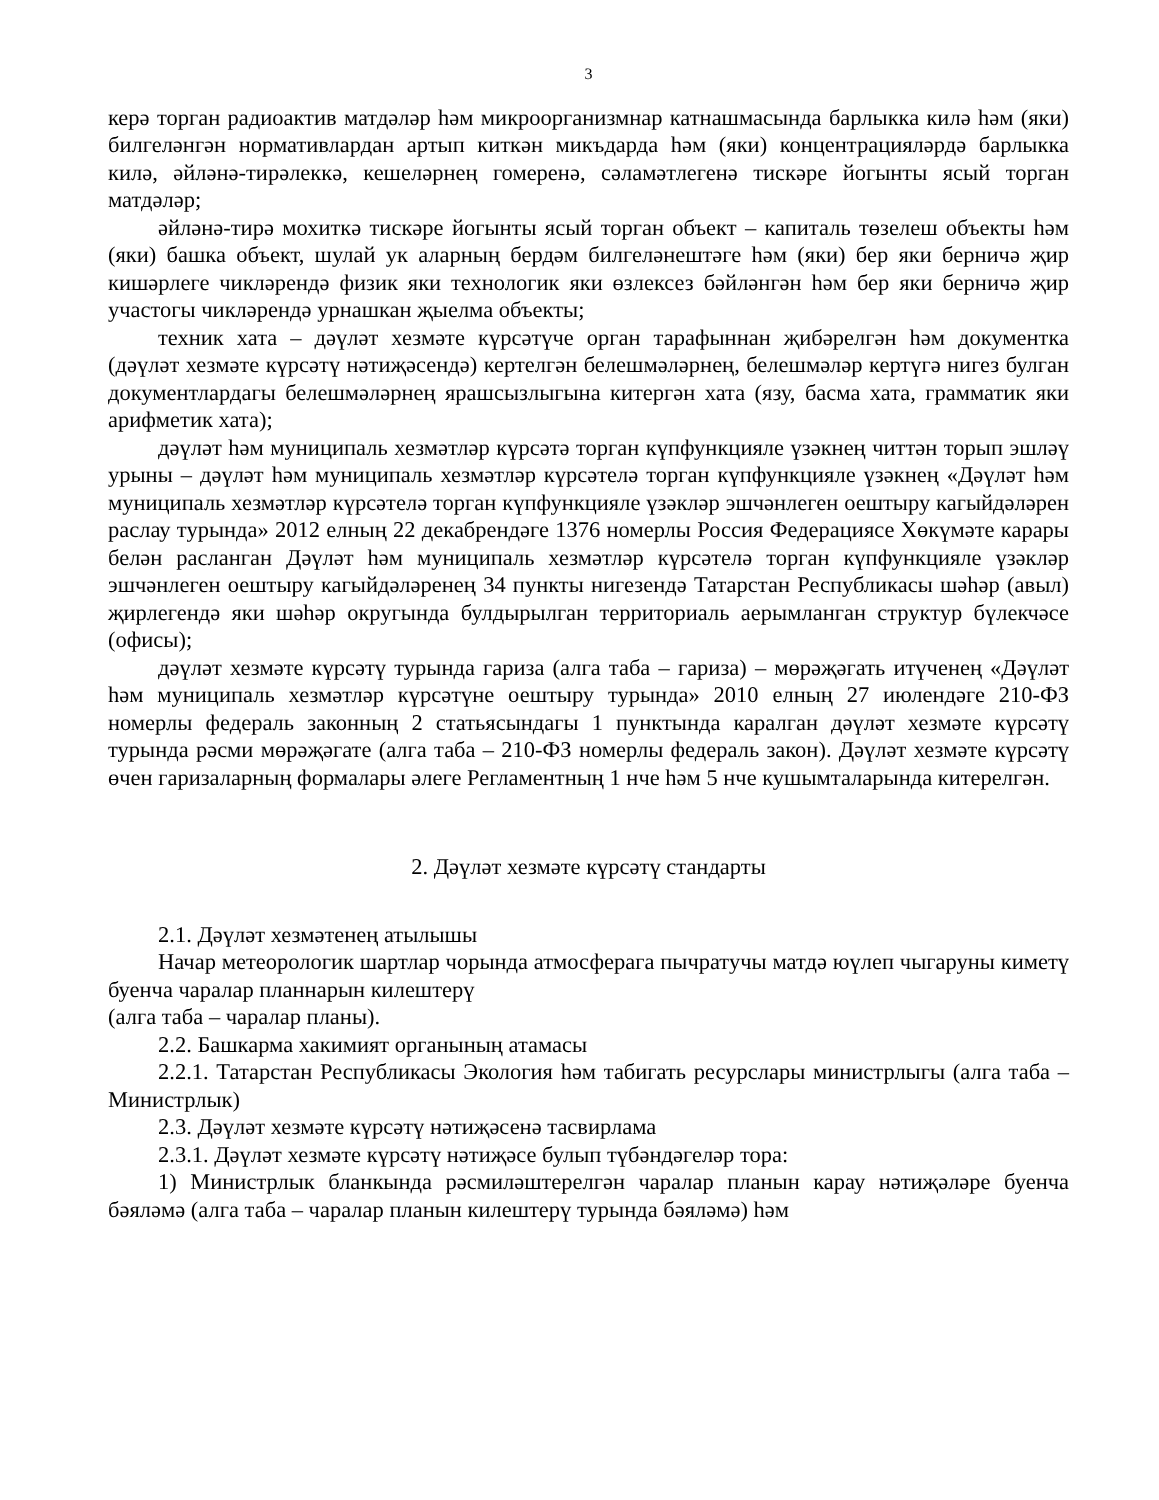3
керә торган радиоактив матдәләр һәм микроорганизмнар катнашмасында барлыкка килә һәм (яки) билгеләнгән нормативлардан артып киткән микъдарда һәм (яки) концентрацияләрдә барлыкка килә, әйләнә-тирәлеккә, кешеләрнең гомеренә, сәламәтлегенә тискәре йогынты ясый торган матдәләр;
әйләнә-тирә мохиткә тискәре йогынты ясый торган объект – капиталь төзелеш объекты һәм (яки) башка объект, шулай ук аларның бердәм билгеләнештәге һәм (яки) бер яки берничә җир кишәрлеге чикләрендә физик яки технологик яки өзлексез бәйләнгән һәм бер яки берничә җир участогы чикләрендә урнашкан җыелма объекты;
техник хата – дәүләт хезмәте күрсәтүче орган тарафыннан җибәрелгән һәм документка (дәүләт хезмәте күрсәтү нәтиҗәсендә) кертелгән белешмәләрнең, белешмәләр кертүгә нигез булган документлардагы белешмәләрнең ярашсызлыгына китергән хата (язу, басма хата, грамматик яки арифметик хата);
дәүләт һәм муниципаль хезмәтләр күрсәтә торган күпфункцияле үзәкнең читтән торып эшләү урыны – дәүләт һәм муниципаль хезмәтләр күрсәтелә торган күпфункцияле үзәкнең «Дәүләт һәм муниципаль хезмәтләр күрсәтелә торган күпфункцияле үзәкләр эшчәнлеген оештыру кагыйдәләрен раслау турында» 2012 елның 22 декабрендәге 1376 номерлы Россия Федерациясе Хөкүмәте карары белән расланган Дәүләт һәм муниципаль хезмәтләр күрсәтелә торган күпфункцияле үзәкләр эшчәнлеген оештыру кагыйдәләренең 34 пункты нигезендә Татарстан Республикасы шәһәр (авыл) җирлегендә яки шәһәр округында булдырылган территориаль аерымланган структур бүлекчәсе (офисы);
дәүләт хезмәте күрсәтү турында гариза (алга таба – гариза) – мөрәҗәгать итүченең «Дәүләт һәм муниципаль хезмәтләр күрсәтүне оештыру турында» 2010 елның 27 июлендәге 210-ФЗ номерлы федераль законның 2 статьясындагы 1 пунктында каралган дәүләт хезмәте күрсәтү турында рәсми мөрәҗәгате (алга таба – 210-ФЗ номерлы федераль закон). Дәүләт хезмәте күрсәтү өчен гаризаларның формалары әлеге Регламентның 1 нче һәм 5 нче кушымталарында китерелгән.
2. Дәүләт хезмәте күрсәтү стандарты
2.1. Дәүләт хезмәтенең атылышы
Начар метеорологик шартлар чорында атмосферага пычратучы матдә юүлеп чыгаруны киметү буенча чаралар планнарын килештерү
(алга таба – чаралар планы).
2.2. Башкарма хакимият органының атамасы
2.2.1. Татарстан Республикасы Экология һәм табигать ресурслары министрлыгы (алга таба – Министрлык)
2.3. Дәүләт хезмәте күрсәтү нәтиҗәсенә тасвирлама
2.3.1. Дәүләт хезмәте күрсәтү нәтиҗәсе булып түбәндәгеләр тора:
1) Министрлык бланкында рәсмиләштерелгән чаралар планын карау нәтиҗәләре буенча бәяләмә (алга таба – чаралар планын килештерү турында бәяләмә) һәм